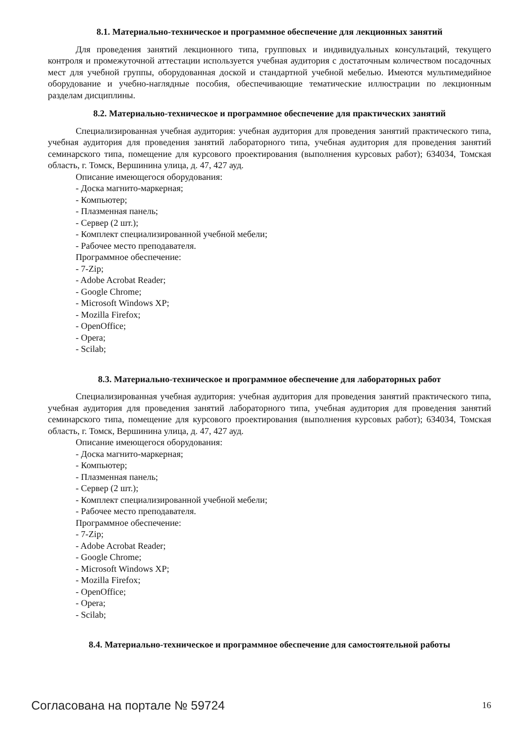8.1. Материально-техническое и программное обеспечение для лекционных занятий
Для проведения занятий лекционного типа, групповых и индивидуальных консультаций, текущего контроля и промежуточной аттестации используется учебная аудитория с достаточным количеством посадочных мест для учебной группы, оборудованная доской и стандартной учебной мебелью. Имеются мультимедийное оборудование и учебно-наглядные пособия, обеспечивающие тематические иллюстрации по лекционным разделам дисциплины.
8.2. Материально-техническое и программное обеспечение для практических занятий
Специализированная учебная аудитория: учебная аудитория для проведения занятий практического типа, учебная аудитория для проведения занятий лабораторного типа, учебная аудитория для проведения занятий семинарского типа, помещение для курсового проектирования (выполнения курсовых работ); 634034, Томская область, г. Томск, Вершинина улица, д. 47, 427 ауд.
Описание имеющегося оборудования:
- Доска магнито-маркерная;
- Компьютер;
- Плазменная панель;
- Сервер (2 шт.);
- Комплект специализированной учебной мебели;
- Рабочее место преподавателя.
Программное обеспечение:
- 7-Zip;
- Adobe Acrobat Reader;
- Google Chrome;
- Microsoft Windows XP;
- Mozilla Firefox;
- OpenOffice;
- Opera;
- Scilab;
8.3. Материально-техническое и программное обеспечение для лабораторных работ
Специализированная учебная аудитория: учебная аудитория для проведения занятий практического типа, учебная аудитория для проведения занятий лабораторного типа, учебная аудитория для проведения занятий семинарского типа, помещение для курсового проектирования (выполнения курсовых работ); 634034, Томская область, г. Томск, Вершинина улица, д. 47, 427 ауд.
Описание имеющегося оборудования:
- Доска магнито-маркерная;
- Компьютер;
- Плазменная панель;
- Сервер (2 шт.);
- Комплект специализированной учебной мебели;
- Рабочее место преподавателя.
Программное обеспечение:
- 7-Zip;
- Adobe Acrobat Reader;
- Google Chrome;
- Microsoft Windows XP;
- Mozilla Firefox;
- OpenOffice;
- Opera;
- Scilab;
8.4. Материально-техническое и программное обеспечение для самостоятельной работы
Согласована на портале № 59724 16